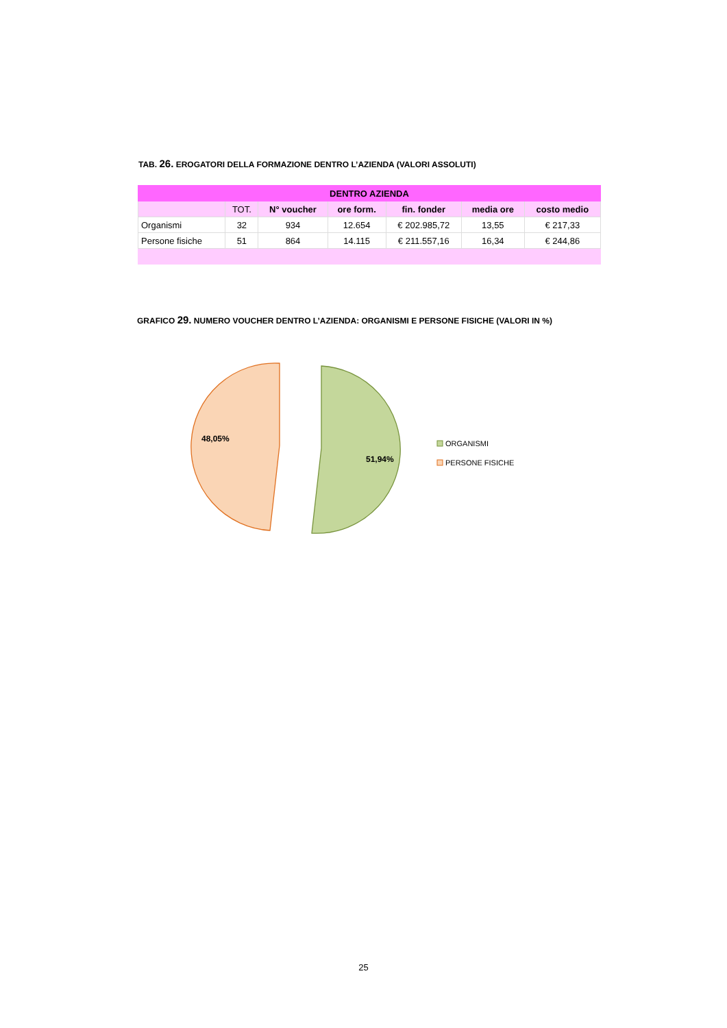TAB. 26. EROGATORI DELLA FORMAZIONE DENTRO L’AZIENDA (VALORI ASSOLUTI)
| DENTRO AZIENDA | | | | | | |
| --- | --- | --- | --- | --- | --- | --- |
| | TOT. | N° voucher | ore form. | fin. fonder | media ore | costo medio |
| Organismi | 32 | 934 | 12.654 | € 202.985,72 | 13,55 | € 217,33 |
| Persone fisiche | 51 | 864 | 14.115 | € 211.557,16 | 16,34 | € 244,86 |
GRAFICO 29. NUMERO VOUCHER DENTRO L’AZIENDA: ORGANISMI E PERSONE FISICHE (VALORI IN %)
48,05%
51,94%
ORGANISMI
PERSONE FISICHE
25